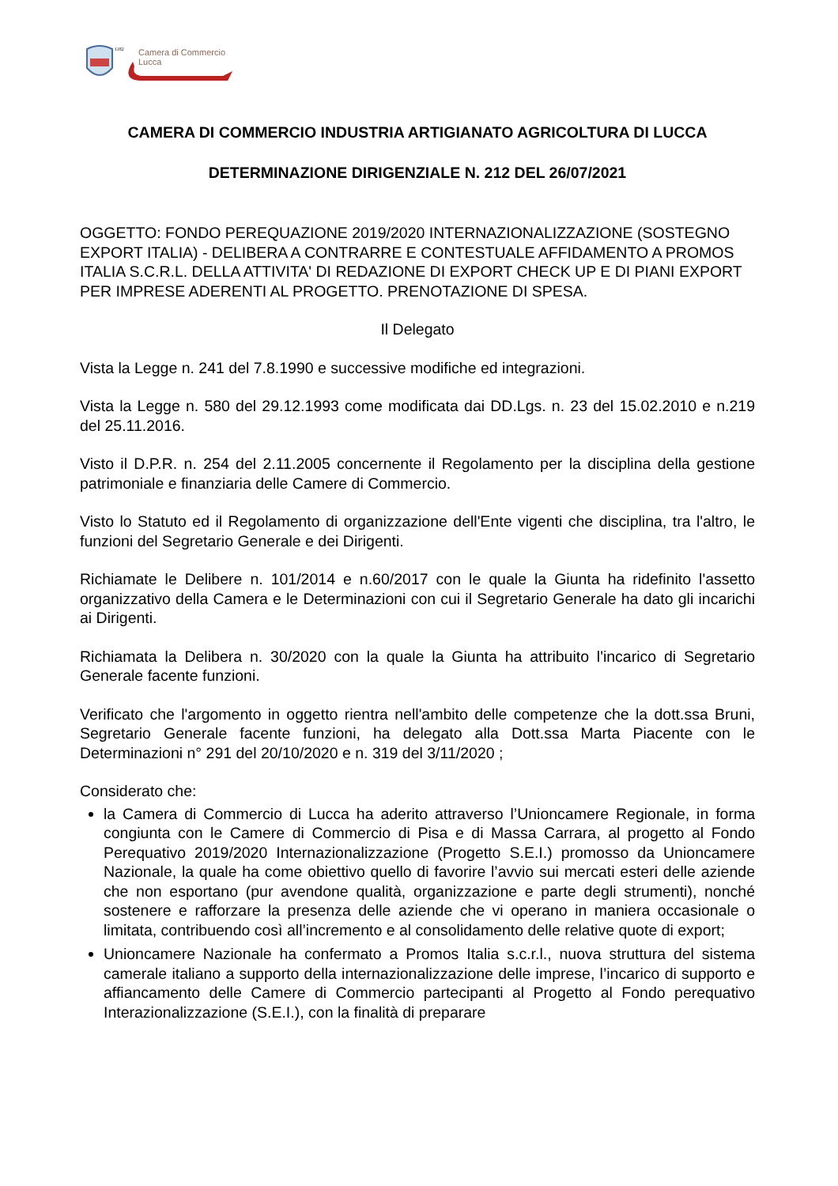1182
Camera di Commercio
Lucca
CAMERA DI COMMERCIO INDUSTRIA ARTIGIANATO AGRICOLTURA DI LUCCA
DETERMINAZIONE DIRIGENZIALE N. 212 DEL 26/07/2021
OGGETTO: FONDO PEREQUAZIONE 2019/2020 INTERNAZIONALIZZAZIONE (SOSTEGNO EXPORT ITALIA) - DELIBERA A CONTRARRE E CONTESTUALE AFFIDAMENTO A PROMOS ITALIA S.C.R.L. DELLA ATTIVITA' DI REDAZIONE DI EXPORT CHECK UP E DI PIANI EXPORT PER IMPRESE ADERENTI AL PROGETTO. PRENOTAZIONE DI SPESA.
Il Delegato
Vista la Legge n. 241 del 7.8.1990 e successive modifiche ed integrazioni.
Vista la Legge n. 580 del 29.12.1993 come modificata dai DD.Lgs. n. 23 del 15.02.2010 e n.219 del 25.11.2016.
Visto il D.P.R. n. 254 del 2.11.2005 concernente il Regolamento per la disciplina della gestione patrimoniale e finanziaria delle Camere di Commercio.
Visto lo Statuto ed il Regolamento di organizzazione dell'Ente vigenti che disciplina, tra l'altro, le funzioni del Segretario Generale e dei Dirigenti.
Richiamate le Delibere n. 101/2014 e n.60/2017 con le quale la Giunta ha ridefinito l'assetto organizzativo della Camera e le Determinazioni con cui il Segretario Generale ha dato gli incarichi ai Dirigenti.
Richiamata la Delibera n. 30/2020 con la quale la Giunta ha attribuito l'incarico di Segretario Generale facente funzioni.
Verificato che l'argomento in oggetto rientra nell'ambito delle competenze che la dott.ssa Bruni, Segretario Generale facente funzioni, ha delegato alla Dott.ssa Marta Piacente con le Determinazioni n° 291 del 20/10/2020 e n. 319 del 3/11/2020 ;
Considerato che:
la Camera di Commercio di Lucca ha aderito attraverso l’Unioncamere Regionale, in forma congiunta con le Camere di Commercio di Pisa e di Massa Carrara, al progetto al Fondo Perequativo 2019/2020 Internazionalizzazione (Progetto S.E.I.) promosso da Unioncamere Nazionale, la quale ha come obiettivo quello di favorire l’avvio sui mercati esteri delle aziende che non esportano (pur avendone qualità, organizzazione e parte degli strumenti), nonché sostenere e rafforzare la presenza delle aziende che vi operano in maniera occasionale o limitata, contribuendo così all’incremento e al consolidamento delle relative quote di export;
Unioncamere Nazionale ha confermato a Promos Italia s.c.r.l., nuova struttura del sistema camerale italiano a supporto della internazionalizzazione delle imprese, l’incarico di supporto e affiancamento delle Camere di Commercio partecipanti al Progetto al Fondo perequativo Interazionalizzazione (S.E.I.), con la finalità di preparare